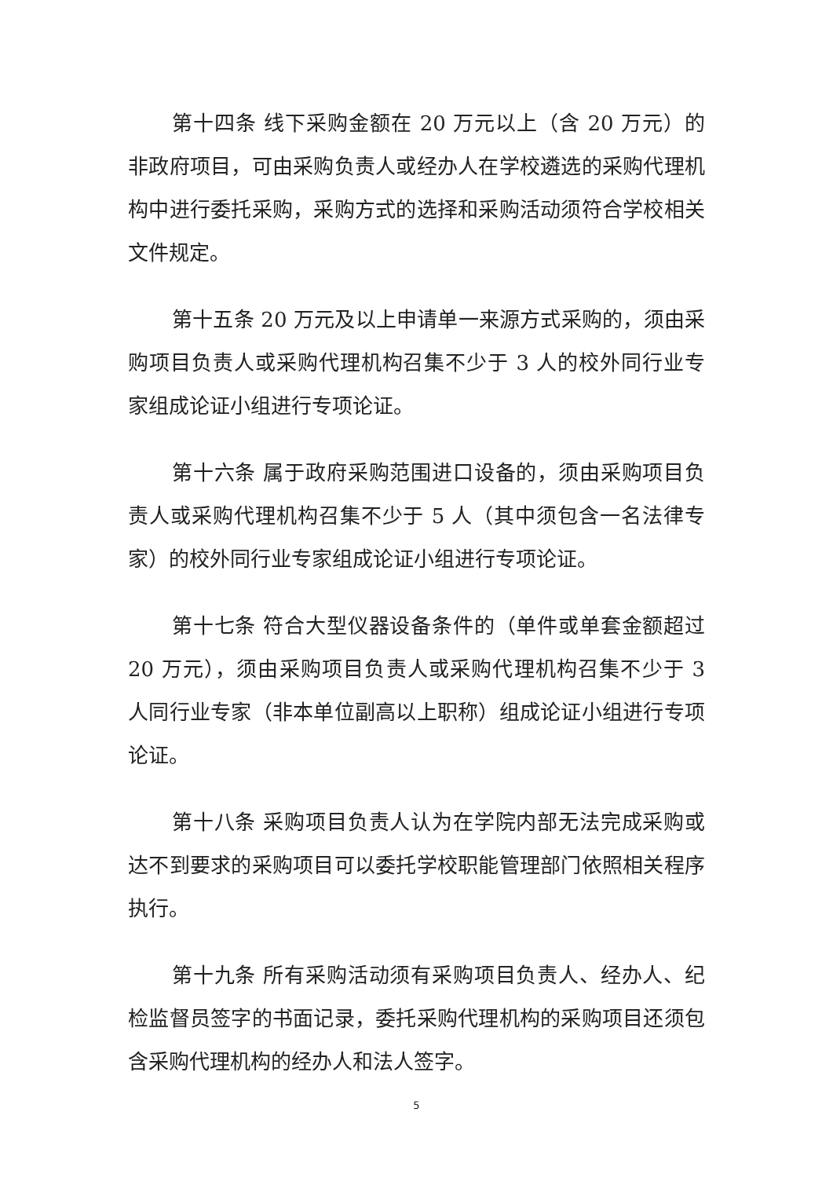第十四条 线下采购金额在 20 万元以上（含 20 万元）的非政府项目，可由采购负责人或经办人在学校遴选的采购代理机构中进行委托采购，采购方式的选择和采购活动须符合学校相关文件规定。
第十五条 20 万元及以上申请单一来源方式采购的，须由采购项目负责人或采购代理机构召集不少于 3 人的校外同行业专家组成论证小组进行专项论证。
第十六条 属于政府采购范围进口设备的，须由采购项目负责人或采购代理机构召集不少于 5 人（其中须包含一名法律专家）的校外同行业专家组成论证小组进行专项论证。
第十七条 符合大型仪器设备条件的（单件或单套金额超过 20 万元），须由采购项目负责人或采购代理机构召集不少于 3 人同行业专家（非本单位副高以上职称）组成论证小组进行专项论证。
第十八条 采购项目负责人认为在学院内部无法完成采购或达不到要求的采购项目可以委托学校职能管理部门依照相关程序执行。
第十九条 所有采购活动须有采购项目负责人、经办人、纪检监督员签字的书面记录，委托采购代理机构的采购项目还须包含采购代理机构的经办人和法人签字。
5